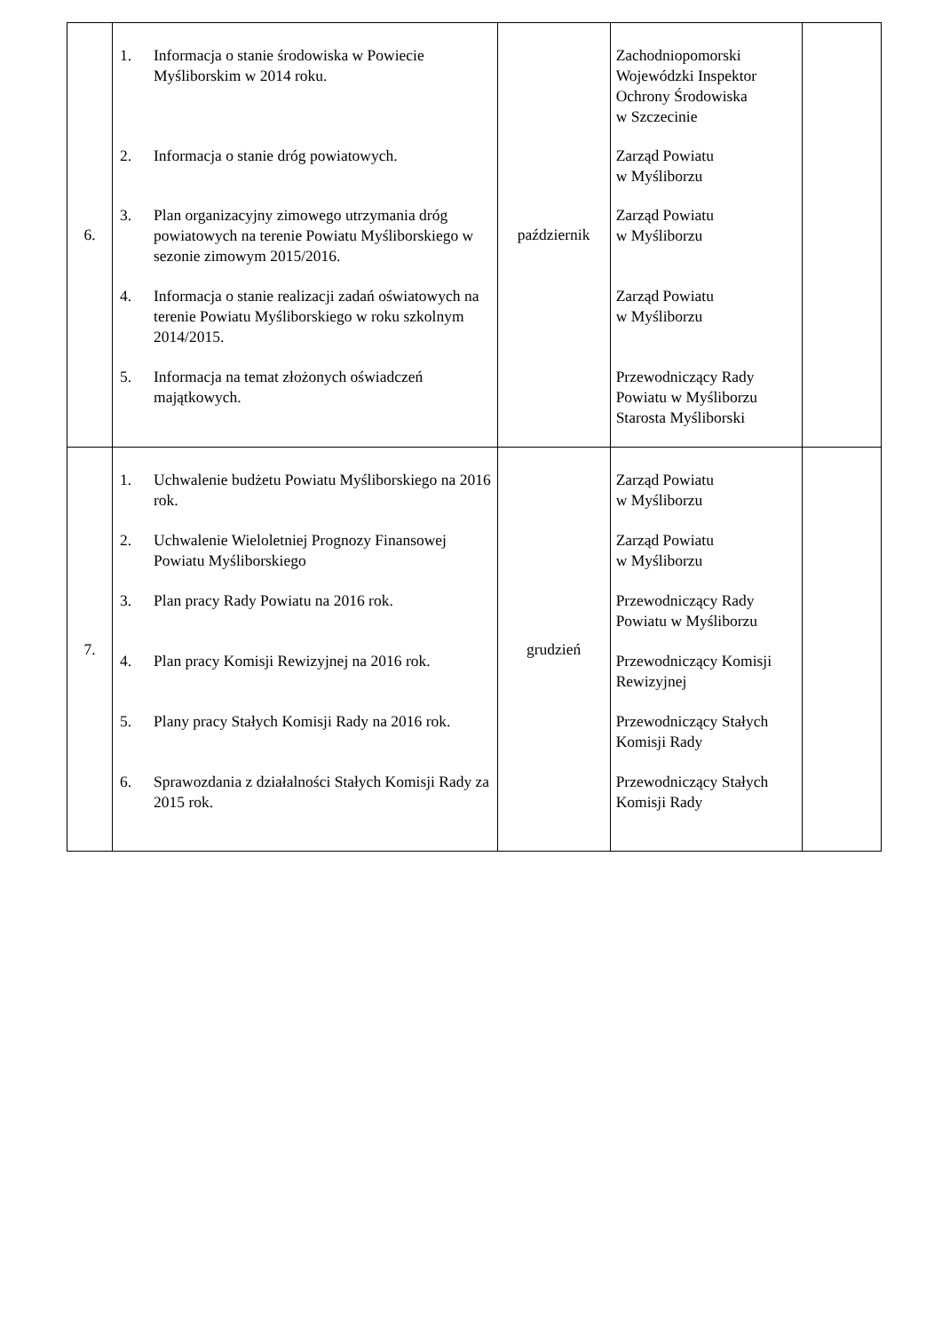| 6. | 1. Informacja o stanie środowiska w Powiecie Myśliborskim w 2014 roku. 2. Informacja o stanie dróg powiatowych. 3. Plan organizacyjny zimowego utrzymania dróg powiatowych na terenie Powiatu Myśliborskiego w sezonie zimowym 2015/2016. 4. Informacja o stanie realizacji zadań oświatowych na terenie Powiatu Myśliborskiego w roku szkolnym 2014/2015. 5. Informacja na temat złożonych oświadczeń majątkowych. | październik | Zachodniopomorski Wojewódzki Inspektor Ochrony Środowiska w Szczecinie Zarząd Powiatu w Myśliborzu Zarząd Powiatu w Myśliborzu Zarząd Powiatu w Myśliborzu Przewodniczący Rady Powiatu w Myśliborzu Starosta Myśliborski | |
| 7. | 1. Uchwalenie budżetu Powiatu Myśliborskiego na 2016 rok. 2. Uchwalenie Wieloletniej Prognozy Finansowej Powiatu Myśliborskiego 3. Plan pracy Rady Powiatu na 2016 rok. 4. Plan pracy Komisji Rewizyjnej na 2016 rok. 5. Plany pracy Stałych Komisji Rady na 2016 rok. 6. Sprawozdania z działalności Stałych Komisji Rady za 2015 rok. | grudzień | Zarząd Powiatu w Myśliborzu Zarząd Powiatu w Myśliborzu Przewodniczący Rady Powiatu w Myśliborzu Przewodniczący Komisji Rewizyjnej Przewodniczący Stałych Komisji Rady Przewodniczący Stałych Komisji Rady | |